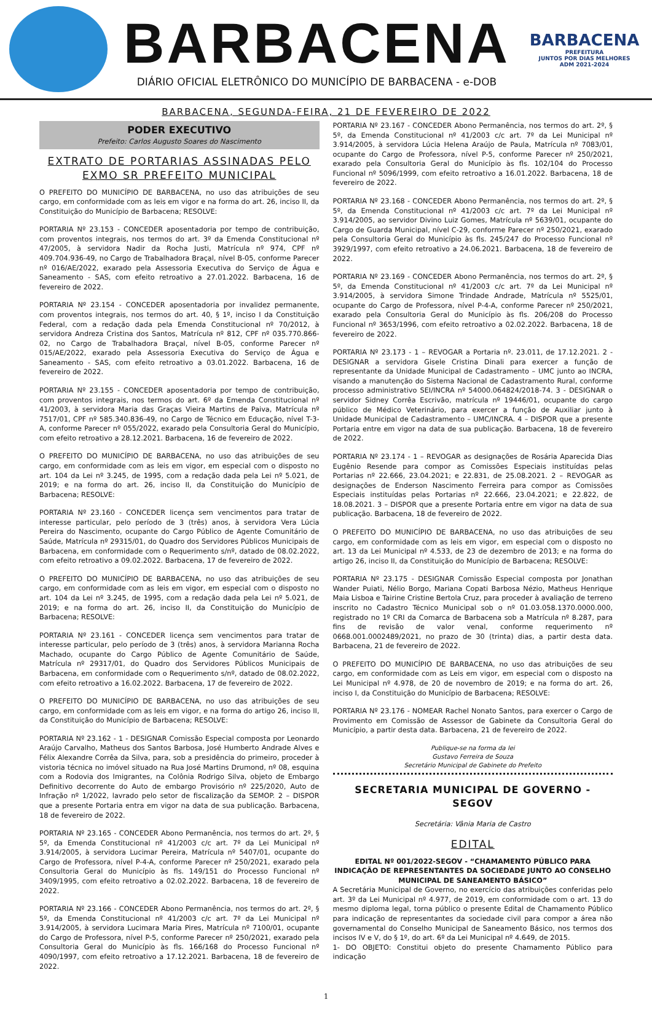BARBACENA
DIÁRIO OFICIAL ELETRÔNICO DO MUNICÍPIO DE BARBACENA - e-DOB
BARBACENA
PREFEITURA
JUNTOS POR DIAS MELHORES
ADM 2021-2024
BARBACENA, SEGUNDA-FEIRA, 21 DE FEVEREIRO DE 2022
PODER EXECUTIVO
Prefeito: Carlos Augusto Soares do Nascimento
EXTRATO DE PORTARIAS ASSINADAS PELO EXMO SR PREFEITO MUNICIPAL
O PREFEITO DO MUNICÍPIO DE BARBACENA, no uso das atribuições de seu cargo, em conformidade com as leis em vigor e na forma do art. 26, inciso II, da Constituição do Município de Barbacena; RESOLVE:
PORTARIA Nº 23.153 - CONCEDER aposentadoria por tempo de contribuição, com proventos integrais, nos termos do art. 3º da Emenda Constitucional nº 47/2005, à servidora Nadir da Rocha Justi, Matrícula nº 974, CPF nº 409.704.936-49, no Cargo de Trabalhadora Braçal, nível B-05, conforme Parecer nº 016/AE/2022, exarado pela Assessoria Executiva do Serviço de Água e Saneamento - SAS, com efeito retroativo a 27.01.2022. Barbacena, 16 de fevereiro de 2022.
PORTARIA Nº 23.154 - CONCEDER aposentadoria por invalidez permanente, com proventos integrais, nos termos do art. 40, § 1º, inciso I da Constituição Federal, com a redação dada pela Emenda Constitucional nº 70/2012, à servidora Andreza Cristina dos Santos, Matrícula nº 812, CPF nº 035.770.866-02, no Cargo de Trabalhadora Braçal, nível B-05, conforme Parecer nº 015/AE/2022, exarado pela Assessoria Executiva do Serviço de Água e Saneamento - SAS, com efeito retroativo a 03.01.2022. Barbacena, 16 de fevereiro de 2022.
PORTARIA Nº 23.155 - CONCEDER aposentadoria por tempo de contribuição, com proventos integrais, nos termos do art. 6º da Emenda Constitucional nº 41/2003, à servidora Maria das Graças Vieira Martins de Paiva, Matrícula nº 7517/01, CPF nº 585.340.836-49, no Cargo de Técnico em Educação, nível T-3-A, conforme Parecer nº 055/2022, exarado pela Consultoria Geral do Município, com efeito retroativo a 28.12.2021. Barbacena, 16 de fevereiro de 2022.
O PREFEITO DO MUNICÍPIO DE BARBACENA, no uso das atribuições de seu cargo, em conformidade com as leis em vigor, em especial com o disposto no art. 104 da Lei nº 3.245, de 1995, com a redação dada pela Lei nº 5.021, de 2019; e na forma do art. 26, inciso II, da Constituição do Município de Barbacena; RESOLVE:
PORTARIA Nº 23.160 - CONCEDER licença sem vencimentos para tratar de interesse particular, pelo período de 3 (três) anos, à servidora Vera Lúcia Pereira do Nascimento, ocupante do Cargo Público de Agente Comunitário de Saúde, Matrícula nº 29315/01, do Quadro dos Servidores Públicos Municipais de Barbacena, em conformidade com o Requerimento s/nº, datado de 08.02.2022, com efeito retroativo a 09.02.2022. Barbacena, 17 de fevereiro de 2022.
O PREFEITO DO MUNICÍPIO DE BARBACENA, no uso das atribuições de seu cargo, em conformidade com as leis em vigor, em especial com o disposto no art. 104 da Lei nº 3.245, de 1995, com a redação dada pela Lei nº 5.021, de 2019; e na forma do art. 26, inciso II, da Constituição do Município de Barbacena; RESOLVE:
PORTARIA Nº 23.161 - CONCEDER licença sem vencimentos para tratar de interesse particular, pelo período de 3 (três) anos, à servidora Marianna Rocha Machado, ocupante do Cargo Público de Agente Comunitário de Saúde, Matrícula nº 29317/01, do Quadro dos Servidores Públicos Municipais de Barbacena, em conformidade com o Requerimento s/nº, datado de 08.02.2022, com efeito retroativo a 16.02.2022. Barbacena, 17 de fevereiro de 2022.
O PREFEITO DO MUNICÍPIO DE BARBACENA, no uso das atribuições de seu cargo, em conformidade com as leis em vigor, e na forma do artigo 26, inciso II, da Constituição do Município de Barbacena; RESOLVE:
PORTARIA Nº 23.162 - 1 - DESIGNAR Comissão Especial composta por Leonardo Araújo Carvalho, Matheus dos Santos Barbosa, José Humberto Andrade Alves e Félix Alexandre Corrêa da Silva, para, sob a presidência do primeiro, proceder à vistoria técnica no imóvel situado na Rua José Martins Drumond, nº 08, esquina com a Rodovia dos Imigrantes, na Colônia Rodrigo Silva, objeto de Embargo Definitivo decorrente do Auto de embargo Provisório nº 225/2020, Auto de Infração nº 1/2022, lavrado pelo setor de fiscalização da SEMOP. 2 – DISPOR que a presente Portaria entra em vigor na data de sua publicação. Barbacena, 18 de fevereiro de 2022.
PORTARIA Nº 23.165 - CONCEDER Abono Permanência, nos termos do art. 2º, § 5º, da Emenda Constitucional nº 41/2003 c/c art. 7º da Lei Municipal nº 3.914/2005, à servidora Lucimar Pereira, Matrícula nº 5407/01, ocupante do Cargo de Professora, nível P-4-A, conforme Parecer nº 250/2021, exarado pela Consultoria Geral do Município às fls. 149/151 do Processo Funcional nº 3409/1995, com efeito retroativo a 02.02.2022. Barbacena, 18 de fevereiro de 2022.
PORTARIA Nº 23.166 - CONCEDER Abono Permanência, nos termos do art. 2º, § 5º, da Emenda Constitucional nº 41/2003 c/c art. 7º da Lei Municipal nº 3.914/2005, à servidora Lucimara Maria Pires, Matrícula nº 7100/01, ocupante do Cargo de Professora, nível P-5, conforme Parecer nº 250/2021, exarado pela Consultoria Geral do Município às fls. 166/168 do Processo Funcional nº 4090/1997, com efeito retroativo a 17.12.2021. Barbacena, 18 de fevereiro de 2022.
PORTARIA Nº 23.167 - CONCEDER Abono Permanência, nos termos do art. 2º, § 5º, da Emenda Constitucional nº 41/2003 c/c art. 7º da Lei Municipal nº 3.914/2005, à servidora Lúcia Helena Araújo de Paula, Matrícula nº 7083/01, ocupante do Cargo de Professora, nível P-5, conforme Parecer nº 250/2021, exarado pela Consultoria Geral do Município às fls. 102/104 do Processo Funcional nº 5096/1999, com efeito retroativo a 16.01.2022. Barbacena, 18 de fevereiro de 2022.
PORTARIA Nº 23.168 - CONCEDER Abono Permanência, nos termos do art. 2º, § 5º, da Emenda Constitucional nº 41/2003 c/c art. 7º da Lei Municipal nº 3.914/2005, ao servidor Divino Luiz Gomes, Matrícula nº 5639/01, ocupante do Cargo de Guarda Municipal, nível C-29, conforme Parecer nº 250/2021, exarado pela Consultoria Geral do Município às fls. 245/247 do Processo Funcional nº 3929/1997, com efeito retroativo a 24.06.2021. Barbacena, 18 de fevereiro de 2022.
PORTARIA Nº 23.169 - CONCEDER Abono Permanência, nos termos do art. 2º, § 5º, da Emenda Constitucional nº 41/2003 c/c art. 7º da Lei Municipal nº 3.914/2005, à servidora Simone Trindade Andrade, Matrícula nº 5525/01, ocupante do Cargo de Professora, nível P-4-A, conforme Parecer nº 250/2021, exarado pela Consultoria Geral do Município às fls. 206/208 do Processo Funcional nº 3653/1996, com efeito retroativo a 02.02.2022. Barbacena, 18 de fevereiro de 2022.
PORTARIA Nº 23.173 - 1 – REVOGAR a Portaria nº. 23.011, de 17.12.2021. 2 - DESIGNAR a servidora Gisele Cristina Dinali para exercer a função de representante da Unidade Municipal de Cadastramento – UMC junto ao INCRA, visando a manutenção do Sistema Nacional de Cadastramento Rural, conforme processo administrativo SEI/INCRA nº 54000.064824/2018-74. 3 - DESIGNAR o servidor Sidney Corrêa Escrivão, matrícula nº 19446/01, ocupante do cargo público de Médico Veterinário, para exercer a função de Auxiliar junto à Unidade Municipal de Cadastramento – UMC/INCRA. 4 – DISPOR que a presente Portaria entre em vigor na data de sua publicação. Barbacena, 18 de fevereiro de 2022.
PORTARIA Nº 23.174 - 1 – REVOGAR as designações de Rosária Aparecida Dias Eugênio Resende para compor as Comissões Especiais instituídas pelas Portarias nº 22.666, 23.04.2021; e 22.831, de 25.08.2021. 2 – REVOGAR as designações de Enderson Nascimento Ferreira para compor as Comissões Especiais instituídas pelas Portarias nº 22.666, 23.04.2021; e 22.822, de 18.08.2021. 3 – DISPOR que a presente Portaria entre em vigor na data de sua publicação. Barbacena, 18 de fevereiro de 2022.
O PREFEITO DO MUNICÍPIO DE BARBACENA, no uso das atribuições de seu cargo, em conformidade com as leis em vigor, em especial com o disposto no art. 13 da Lei Municipal nº 4.533, de 23 de dezembro de 2013; e na forma do artigo 26, inciso II, da Constituição do Município de Barbacena; RESOLVE:
PORTARIA Nº 23.175 - DESIGNAR Comissão Especial composta por Jonathan Wander Puiati, Nélio Borgo, Mariana Copati Barbosa Nézio, Matheus Henrique Maia Lisboa e Tairine Cristine Bertola Cruz, para proceder à avaliação de terreno inscrito no Cadastro Técnico Municipal sob o nº 01.03.058.1370.0000.000, registrado no 1º CRI da Comarca de Barbacena sob a Matrícula nº 8.287, para fins de revisão de valor venal, conforme requerimento nº 0668.001.0002489/2021, no prazo de 30 (trinta) dias, a partir desta data. Barbacena, 21 de fevereiro de 2022.
O PREFEITO DO MUNICÍPIO DE BARBACENA, no uso das atribuições de seu cargo, em conformidade com as Leis em vigor, em especial com o disposto na Lei Municipal nº 4.978, de 20 de novembro de 2019; e na forma do art. 26, inciso I, da Constituição do Município de Barbacena; RESOLVE:
PORTARIA Nº 23.176 - NOMEAR Rachel Nonato Santos, para exercer o Cargo de Provimento em Comissão de Assessor de Gabinete da Consultoria Geral do Município, a partir desta data. Barbacena, 21 de fevereiro de 2022.
Publique-se na forma da lei
Gustavo Ferreira de Souza
Secretário Municipal de Gabinete do Prefeito
SECRETARIA MUNICIPAL DE GOVERNO - SEGOV
Secretária: Vânia Maria de Castro
EDITAL
EDITAL Nº 001/2022-SEGOV - “CHAMAMENTO PÚBLICO PARA INDICAÇÃO DE REPRESENTANTES DA SOCIEDADE JUNTO AO CONSELHO MUNICIPAL DE SANEAMENTO BÁSICO”
A Secretária Municipal de Governo, no exercício das atribuições conferidas pelo art. 3º da Lei Municipal nº 4.977, de 2019, em conformidade com o art. 13 do mesmo diploma legal, torna público o presente Edital de Chamamento Público para indicação de representantes da sociedade civil para compor a área não governamental do Conselho Municipal de Saneamento Básico, nos termos dos incisos IV e V, do § 1º, do art. 6º da Lei Municipal nº 4.649, de 2015.
1- DO OBJETO: Constitui objeto do presente Chamamento Público para indicação
1